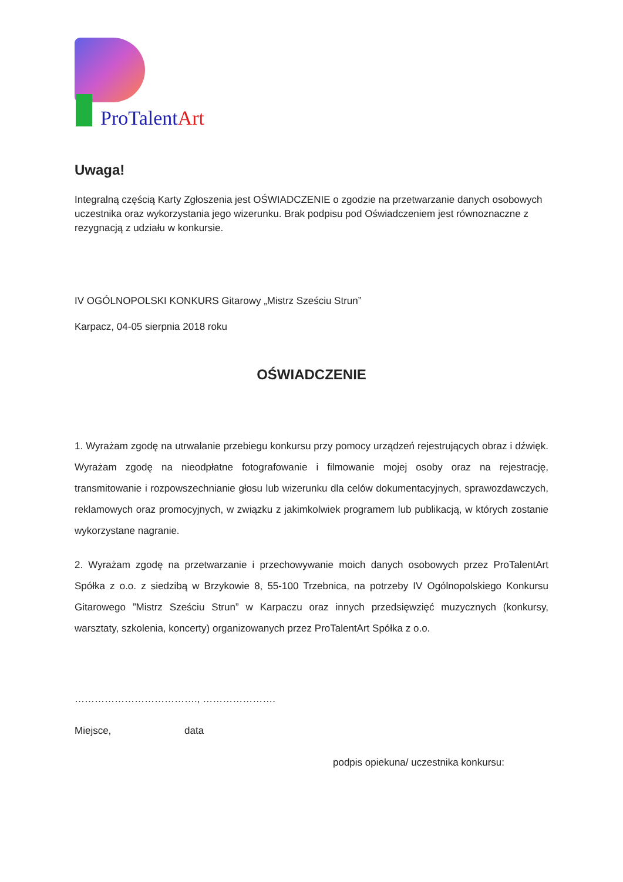ProTalentArt
Uwaga!
Integralną częścią Karty Zgłoszenia jest OŚWIADCZENIE o zgodzie na przetwarzanie danych osobowych uczestnika oraz wykorzystania jego wizerunku. Brak podpisu pod Oświadczeniem jest równoznaczne z rezygnacją z udziału w konkursie.
IV OGÓLNOPOLSKI KONKURS Gitarowy „Mistrz Sześciu Strun”
Karpacz, 04-05 sierpnia 2018 roku
OŚWIADCZENIE
1. Wyrażam zgodę na utrwalanie przebiegu konkursu przy pomocy urządzeń rejestrujących obraz i dźwięk. Wyrażam zgodę na nieodpłatne fotografowanie i filmowanie mojej osoby oraz na rejestrację, transmitowanie i rozpowszechnianie głosu lub wizerunku dla celów dokumentacyjnych, sprawozdawczych, reklamowych oraz promocyjnych, w związku z jakimkolwiek programem lub publikacją, w których zostanie wykorzystane nagranie.
2. Wyrażam zgodę na przetwarzanie i przechowywanie moich danych osobowych przez ProTalentArt Spółka z o.o. z siedzibą w Brzykowie 8, 55-100 Trzebnica, na potrzeby IV Ogólnopolskiego Konkursu Gitarowego ”Mistrz Sześciu Strun” w Karpaczu oraz innych przedsięwzięć muzycznych (konkursy, warsztaty, szkolenia, koncerty) organizowanych przez ProTalentArt Spółka z o.o.
………………………………., ………………….
Miejsce, data
podpis opiekuna/ uczestnika konkursu: